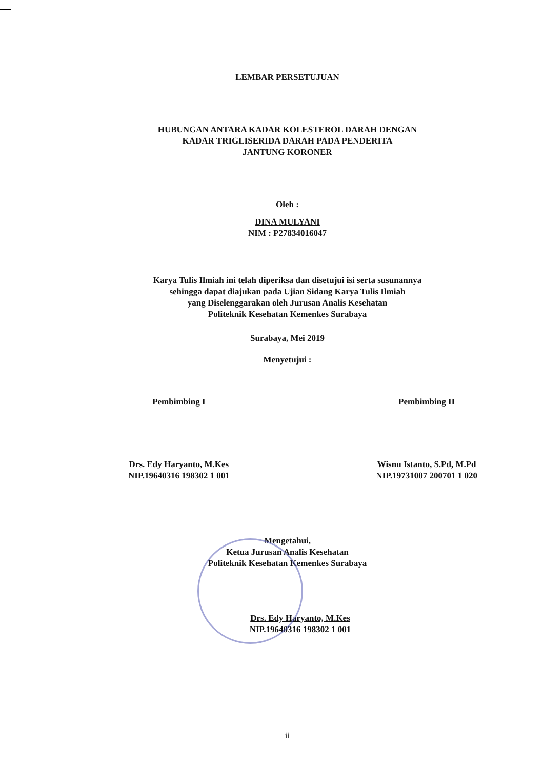LEMBAR PERSETUJUAN
HUBUNGAN ANTARA KADAR KOLESTEROL DARAH DENGAN
KADAR TRIGLISERIDA DARAH PADA PENDERITA
JANTUNG KORONER
Oleh :
DINA MULYANI
NIM : P27834016047
Karya Tulis Ilmiah ini telah diperiksa dan disetujui isi serta susunannya
sehingga dapat diajukan pada Ujian Sidang Karya Tulis Ilmiah
yang Diselenggarakan oleh Jurusan Analis Kesehatan
Politeknik Kesehatan Kemenkes Surabaya
Surabaya, Mei 2019
Menyetujui :
Pembimbing I
Drs. Edy Haryanto, M.Kes
NIP.19640316 198302 1 001
Pembimbing II
Wisnu Istanto, S.Pd, M.Pd
NIP.19731007 200701 1 020
Mengetahui,
Ketua Jurusan Analis Kesehatan
Politeknik Kesehatan Kemenkes Surabaya
Drs. Edy Haryanto, M.Kes
NIP.19640316 198302 1 001
ii